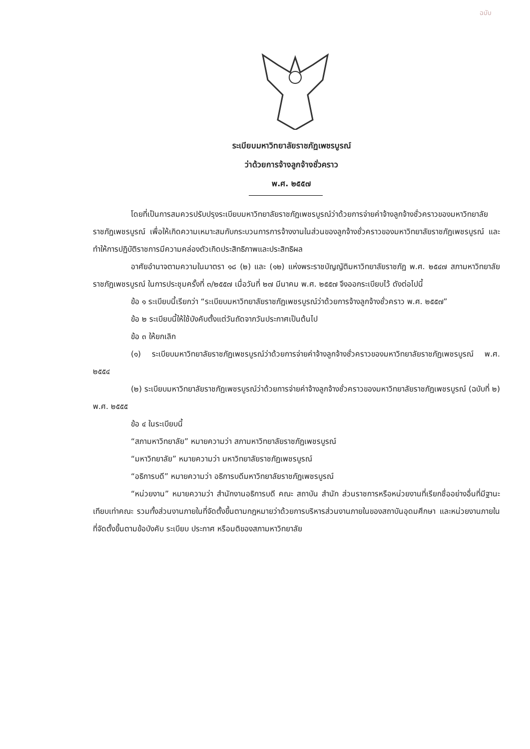ฉบับ
ระเบียบมหาวิทยาลัยราชภัฏเพชรบูรณ์
ว่าด้วยการจ้างลูกจ้างชั่วคราว
พ.ศ. ๒๕๕๗
โดยที่เป็นการสมควรปรับปรุงระเบียบมหาวิทยาลัยราชภัฏเพชรบูรณ์ว่าด้วยการจ่ายค่าจ้างลูกจ้างชั่วคราวของมหาวิทยาลัยราชภัฏเพชรบูรณ์ เพื่อให้เกิดความเหมาะสมกับกระบวนการการจ้างงานในส่วนของลูกจ้างชั่วคราวของมหาวิทยาลัยราชภัฏเพชรบูรณ์ และทำให้การปฏิบัติราชการมีความคล่องตัวเกิดประสิทธิภาพและประสิทธิผล
อาศัยอำนาจตามความในมาตรา ๑๘ (๒) และ (๑๒) แห่งพระราชบัญญัติมหาวิทยาลัยราชภัฏ พ.ศ. ๒๕๔๗ สภามหาวิทยาลัยราชภัฏเพชรบูรณ์ ในการประชุมครั้งที่ ๓/๒๕๕๗ เมื่อวันที่ ๒๗ มีนาคม พ.ศ. ๒๕๕๗ จึงออกระเบียบไว้ ดังต่อไปนี้
ข้อ ๑ ระเบียบนี้เรียกว่า “ระเบียบมหาวิทยาลัยราชภัฏเพชรบูรณ์ว่าด้วยการจ้างลูกจ้างชั่วคราว พ.ศ. ๒๕๕๗”
ข้อ ๒ ระเบียบนี้ให้ใช้บังคับตั้งแต่วันถัดจากวันประกาศเป็นต้นไป
ข้อ ๓ ให้ยกเลิก
(๑) ระเบียบมหาวิทยาลัยราชภัฏเพชรบูรณ์ว่าด้วยการจ่ายค่าจ้างลูกจ้างชั่วคราวของมหาวิทยาลัยราชภัฏเพชรบูรณ์ พ.ศ. ๒๕๕๔
(๒) ระเบียบมหาวิทยาลัยราชภัฏเพชรบูรณ์ว่าด้วยการจ่ายค่าจ้างลูกจ้างชั่วคราวของมหาวิทยาลัยราชภัฏเพชรบูรณ์ (ฉบับที่ ๒) พ.ศ. ๒๕๕๕
ข้อ ๔ ในระเบียบนี้
“สภามหาวิทยาลัย” หมายความว่า สภามหาวิทยาลัยราชภัฏเพชรบูรณ์
“มหาวิทยาลัย” หมายความว่า มหาวิทยาลัยราชภัฏเพชรบูรณ์
“อธิการบดี” หมายความว่า อธิการบดีมหาวิทยาลัยราชภัฏเพชรบูรณ์
“หน่วยงาน” หมายความว่า สำนักงานอธิการบดี คณะ สถาบัน สำนัก ส่วนราชการหรือหน่วยงานที่เรียกชื่ออย่างอื่นที่มีฐานะเทียบเท่าคณะ รวมทั้งส่วนงานภายในที่จัดตั้งขึ้นตามกฎหมายว่าด้วยการบริหารส่วนงานภายในของสถาบันอุดมศึกษา และหน่วยงานภายในที่จัดตั้งขึ้นตามข้อบังคับ ระเบียบ ประกาศ หรือมติของสภามหาวิทยาลัย